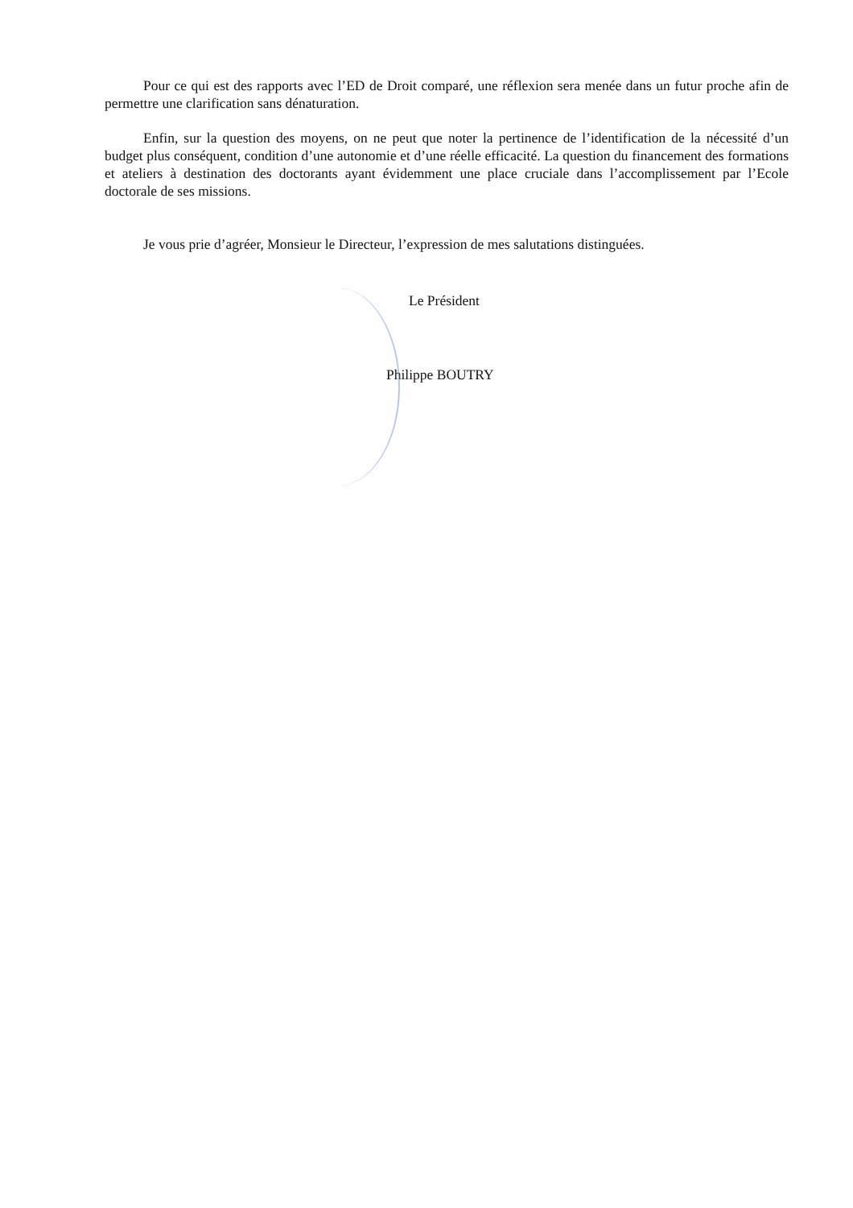Pour ce qui est des rapports avec l’ED de Droit comparé, une réflexion sera menée dans un futur proche afin de permettre une clarification sans dénaturation.
Enfin, sur la question des moyens, on ne peut que noter la pertinence de l’identification de la nécessité d’un budget plus conséquent, condition d’une autonomie et d’une réelle efficacité. La question du financement des formations et ateliers à destination des doctorants ayant évidemment une place cruciale dans l’accomplissement par l’Ecole doctorale de ses missions.
Je vous prie d’agréer, Monsieur le Directeur, l’expression de mes salutations distinguées.
Le Président
Philippe BOUTRY